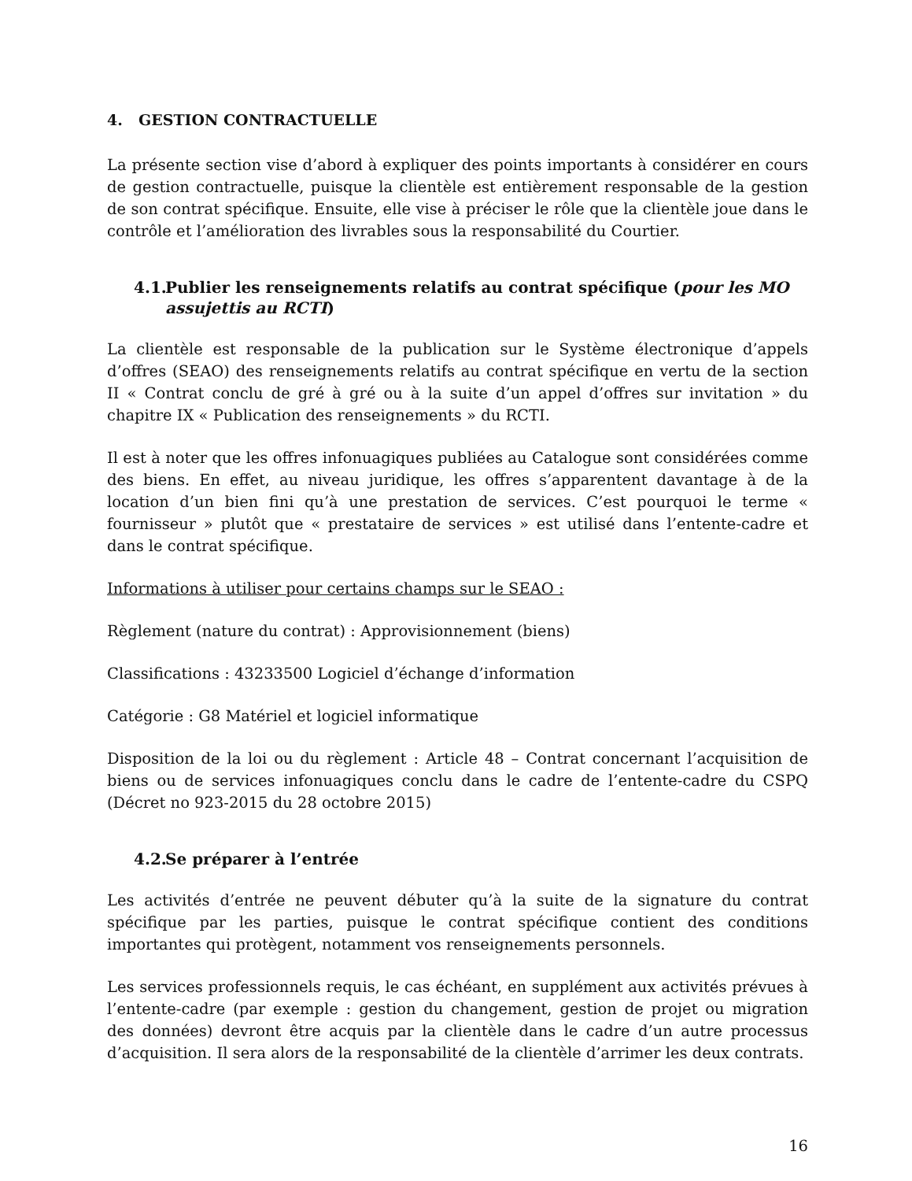4. GESTION CONTRACTUELLE
La présente section vise d’abord à expliquer des points importants à considérer en cours de gestion contractuelle, puisque la clientèle est entièrement responsable de la gestion de son contrat spécifique. Ensuite, elle vise à préciser le rôle que la clientèle joue dans le contrôle et l’amélioration des livrables sous la responsabilité du Courtier.
4.1. Publier les renseignements relatifs au contrat spécifique (pour les MO
assujettis au RCTI)
La clientèle est responsable de la publication sur le Système électronique d’appels d’offres (SEAO) des renseignements relatifs au contrat spécifique en vertu de la section II « Contrat conclu de gré à gré ou à la suite d’un appel d’offres sur invitation » du chapitre IX « Publication des renseignements » du RCTI.
Il est à noter que les offres infonuagiques publiées au Catalogue sont considérées comme des biens. En effet, au niveau juridique, les offres s’apparentent davantage à de la location d’un bien fini qu’à une prestation de services. C’est pourquoi le terme « fournisseur » plutôt que « prestataire de services » est utilisé dans l’entente-cadre et dans le contrat spécifique.
Informations à utiliser pour certains champs sur le SEAO :
Règlement (nature du contrat) : Approvisionnement (biens)
Classifications : 43233500 Logiciel d’échange d’information
Catégorie : G8 Matériel et logiciel informatique
Disposition de la loi ou du règlement : Article 48 – Contrat concernant l’acquisition de biens ou de services infonuagiques conclu dans le cadre de l’entente-cadre du CSPQ (Décret no 923-2015 du 28 octobre 2015)
4.2. Se préparer à l’entrée
Les activités d’entrée ne peuvent débuter qu’à la suite de la signature du contrat spécifique par les parties, puisque le contrat spécifique contient des conditions importantes qui protègent, notamment vos renseignements personnels.
Les services professionnels requis, le cas échéant, en supplément aux activités prévues à l’entente-cadre (par exemple : gestion du changement, gestion de projet ou migration des données) devront être acquis par la clientèle dans le cadre d’un autre processus d’acquisition. Il sera alors de la responsabilité de la clientèle d’arrimer les deux contrats.
16